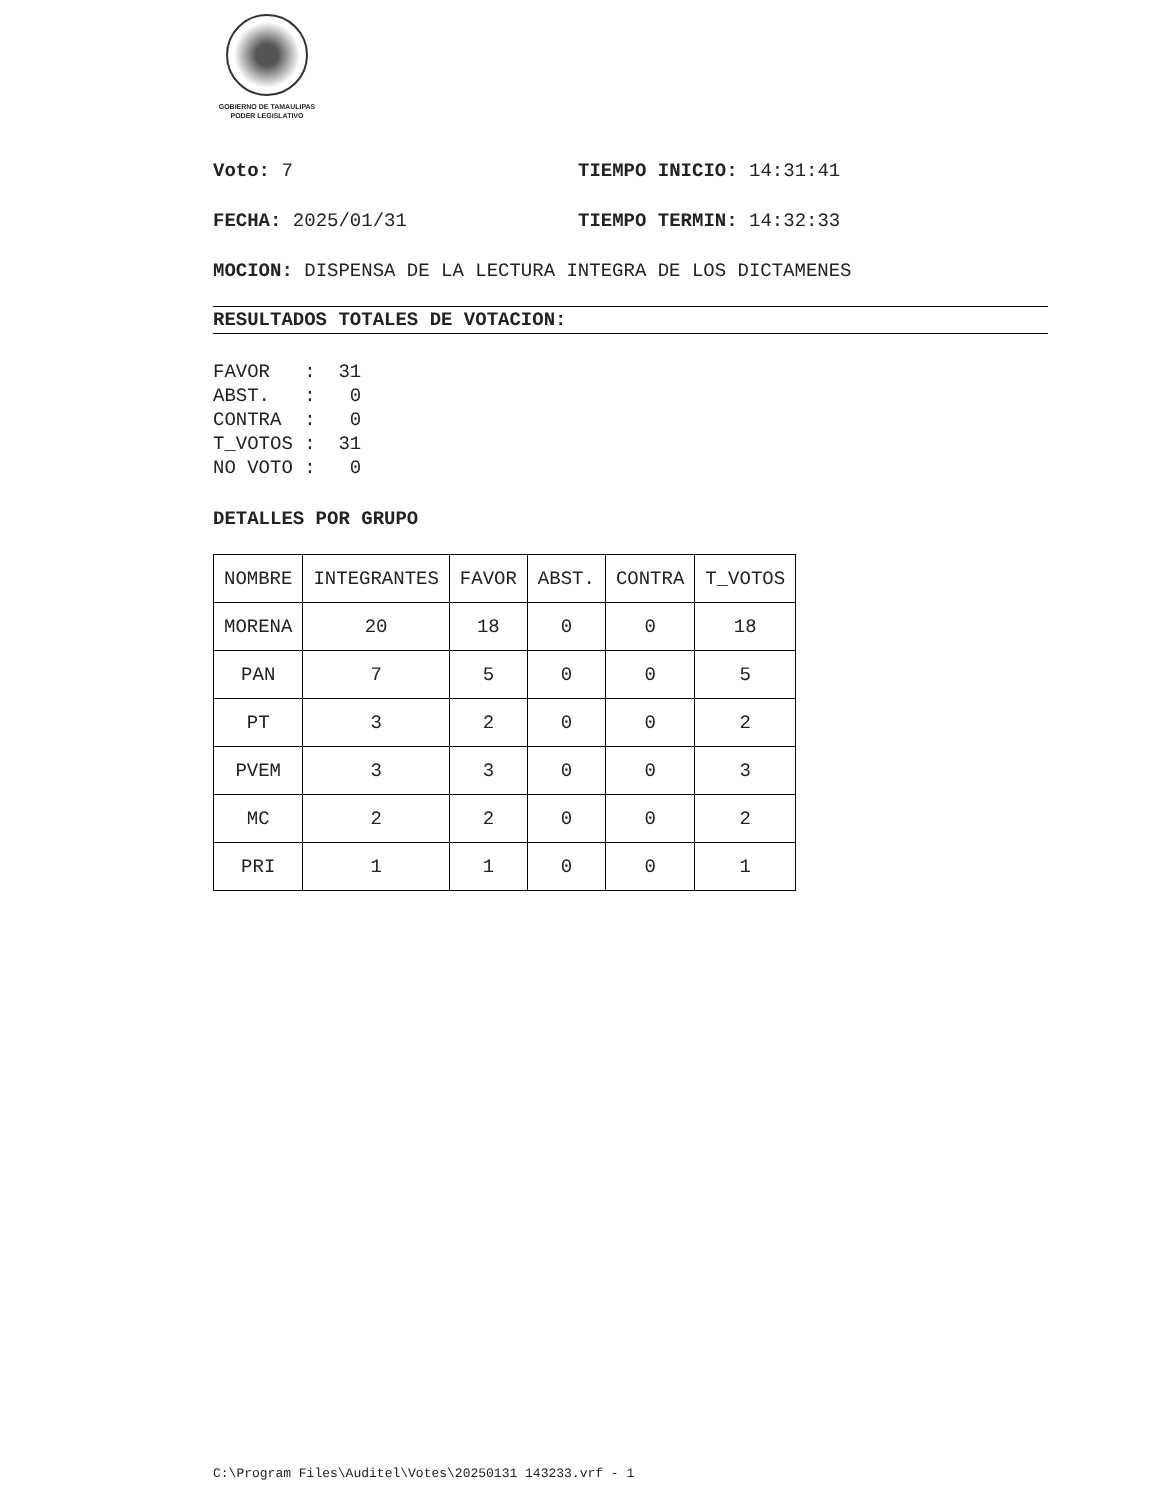GOBIERNO DE TAMAULIPAS
PODER LEGISLATIVO
Voto: 7 TIEMPO INICIO: 14:31:41
FECHA: 2025/01/31 TIEMPO TERMIN: 14:32:33
MOCION: DISPENSA DE LA LECTURA INTEGRA DE LOS DICTAMENES
RESULTADOS TOTALES DE VOTACION:
FAVOR   :  31
ABST.   :   0
CONTRA  :   0
T_VOTOS :  31
NO VOTO :   0
DETALLES POR GRUPO
| NOMBRE | INTEGRANTES | FAVOR | ABST. | CONTRA | T_VOTOS |
| --- | --- | --- | --- | --- | --- |
| MORENA | 20 | 18 | 0 | 0 | 18 |
| PAN | 7 | 5 | 0 | 0 | 5 |
| PT | 3 | 2 | 0 | 0 | 2 |
| PVEM | 3 | 3 | 0 | 0 | 3 |
| MC | 2 | 2 | 0 | 0 | 2 |
| PRI | 1 | 1 | 0 | 0 | 1 |
C:\Program Files\Auditel\Votes\20250131 143233.vrf - 1